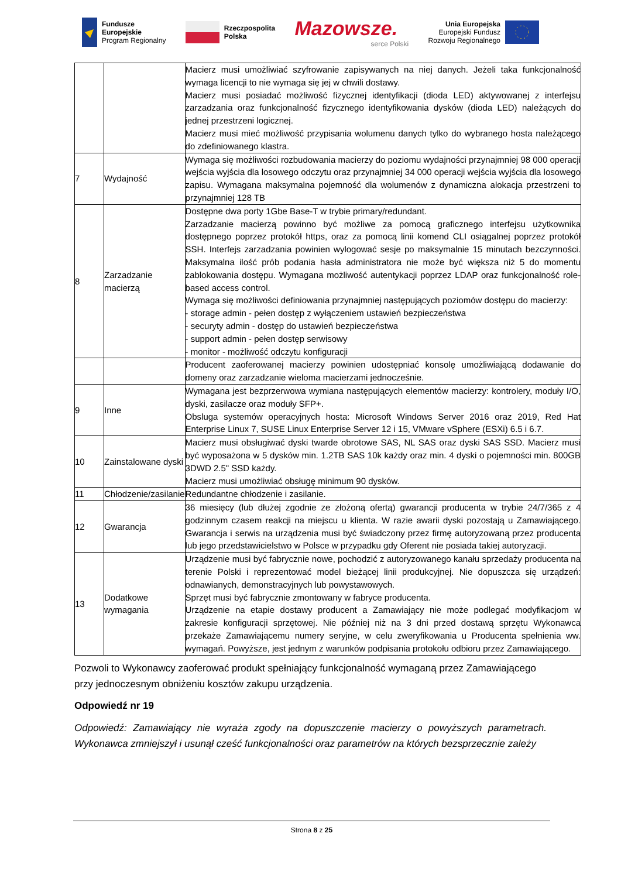Fundusze
Europejskie
Program Regionalny
Rzeczpospolita
Polska
Mazowsze.
serce Polski
Unia Europejska
Europejski Fundusz
Rozwoju Regionalnego
| | | Macierz musi umożliwiać szyfrowanie zapisywanych na niej danych. Jeżeli taka funkcjonalność wymaga licencji to nie wymaga się jej w chwili dostawy. Macierz musi posiadać możliwość fizycznej identyfikacji (dioda LED) aktywowanej z interfejsu zarzadzania oraz funkcjonalność fizycznego identyfikowania dysków (dioda LED) należących do jednej przestrzeni logicznej. Macierz musi mieć możliwość przypisania wolumenu danych tylko do wybranego hosta należącego do zdefiniowanego klastra. |
| 7 | Wydajność | Wymaga się możliwości rozbudowania macierzy do poziomu wydajności przynajmniej 98 000 operacji wejścia wyjścia dla losowego odczytu oraz przynajmniej 34 000 operacji wejścia wyjścia dla losowego zapisu. Wymagana maksymalna pojemność dla wolumenów z dynamiczna alokacja przestrzeni to przynajmniej 128 TB |
| 8 | Zarzadzanie macierzą | Dostępne dwa porty 1Gbe Base-T w trybie primary/redundant. Zarzadzanie macierzą powinno być możliwe za pomocą graficznego interfejsu użytkownika dostępnego poprzez protokół https, oraz za pomocą linii komend CLI osiągalnej poprzez protokół SSH. Interfejs zarzadzania powinien wylogować sesje po maksymalnie 15 minutach bezczynności. Maksymalna ilość prób podania hasła administratora nie może być większa niż 5 do momentu zablokowania dostępu. Wymagana możliwość autentykacji poprzez LDAP oraz funkcjonalność role-based access control. Wymaga się możliwości definiowania przynajmniej następujących poziomów dostępu do macierzy: - storage admin - pełen dostęp z wyłączeniem ustawień bezpieczeństwa - securyty admin - dostęp do ustawień bezpieczeństwa - support admin - pełen dostęp serwisowy - monitor - możliwość odczytu konfiguracji |
| | | Producent zaoferowanej macierzy powinien udostępniać konsolę umożliwiającą dodawanie do domeny oraz zarzadzanie wieloma macierzami jednocześnie. |
| 9 | Inne | Wymagana jest bezprzerwowa wymiana następujących elementów macierzy: kontrolery, moduły I/O, dyski, zasilacze oraz moduły SFP+. Obsluga systemów operacyjnych hosta: Microsoft Windows Server 2016 oraz 2019, Red Hat Enterprise Linux 7, SUSE Linux Enterprise Server 12 i 15, VMware vSphere (ESXi) 6.5 i 6.7. |
| 10 | Zainstalowane dyski | Macierz musi obsługiwać dyski twarde obrotowe SAS, NL SAS oraz dyski SAS SSD. Macierz musi być wyposażona w 5 dysków min. 1.2TB SAS 10k każdy oraz min. 4 dyski o pojemności min. 800GB 3DWD 2.5" SSD każdy. Macierz musi umożliwiać obsługę minimum 90 dysków. |
| 11 | Chłodzenie/zasilanie | Redundantne chłodzenie i zasilanie. |
| 12 | Gwarancja | 36 miesięcy (lub dłużej zgodnie ze złożoną ofertą) gwarancji producenta w trybie 24/7/365 z 4 godzinnym czasem reakcji na miejscu u klienta. W razie awarii dyski pozostają u Zamawiającego. Gwarancja i serwis na urządzenia musi być świadczony przez firmę autoryzowaną przez producenta lub jego przedstawicielstwo w Polsce w przypadku gdy Oferent nie posiada takiej autoryzacji. |
| 13 | Dodatkowe wymagania | Urządzenie musi być fabrycznie nowe, pochodzić z autoryzowanego kanału sprzedaży producenta na terenie Polski i reprezentować model bieżącej linii produkcyjnej. Nie dopuszcza się urządzeń: odnawianych, demonstracyjnych lub powystawowych. Sprzęt musi być fabrycznie zmontowany w fabryce producenta. Urządzenie na etapie dostawy producent a Zamawiający nie może podlegać modyfikacjom w zakresie konfiguracji sprzętowej. Nie później niż na 3 dni przed dostawą sprzętu Wykonawca przekaże Zamawiającemu numery seryjne, w celu zweryfikowania u Producenta spełnienia ww. wymagań. Powyższe, jest jednym z warunków podpisania protokołu odbioru przez Zamawiającego. |
Pozwoli to Wykonawcy zaoferować produkt spełniający funkcjonalność wymaganą przez Zamawiającego przy jednoczesnym obniżeniu kosztów zakupu urządzenia.
Odpowiedź nr 19
Odpowiedź: Zamawiający nie wyraża zgody na dopuszczenie macierzy o powyższych parametrach. Wykonawca zmniejszył i usunął cześć funkcjonalności oraz parametrów na których bezsprzecznie zależy
Strona 8 z 25